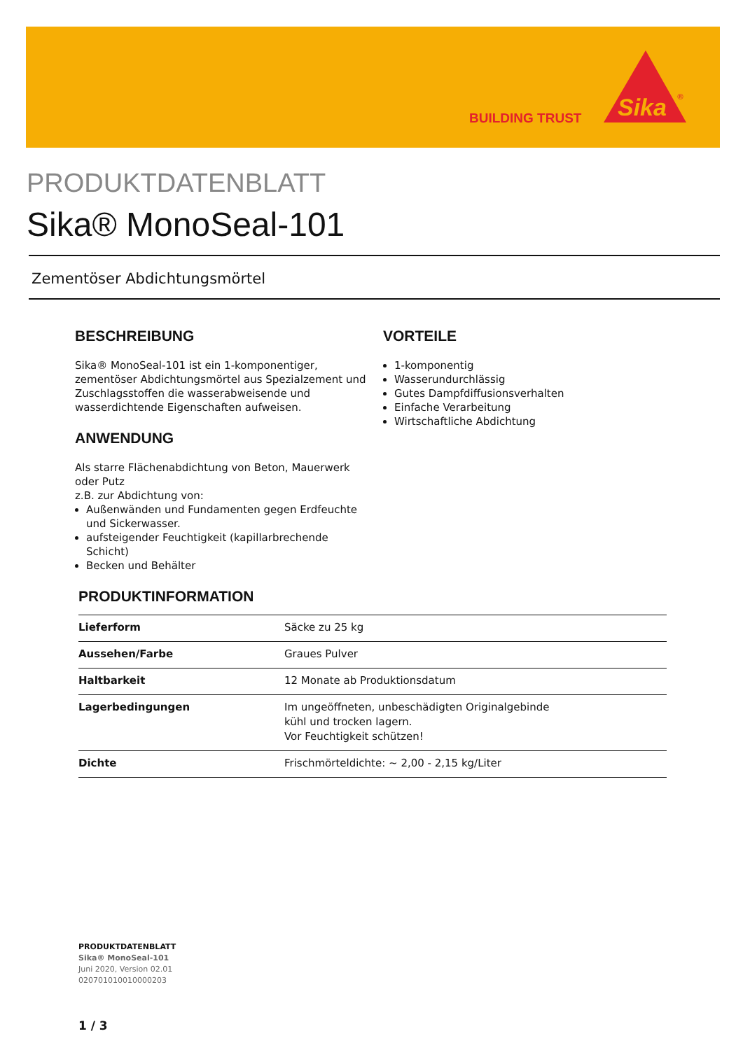BUILDING TRUST
Sika
®
PRODUKTDATENBLATT
Sika® MonoSeal-101
Zementöser Abdichtungsmörtel
BESCHREIBUNG
Sika® MonoSeal-101 ist ein 1-komponentiger, zementöser Abdichtungsmörtel aus Spezialzement und Zuschlagsstoffen die wasserabweisende und wasserdichtende Eigenschaften aufweisen.
ANWENDUNG
Als starre Flächenabdichtung von Beton, Mauerwerk oder Putz
z.B. zur Abdichtung von:
Außenwänden und Fundamenten gegen Erdfeuchte und Sickerwasser.
aufsteigender Feuchtigkeit (kapillarbrechende Schicht)
Becken und Behälter
VORTEILE
1-komponentig
Wasserundurchlässig
Gutes Dampfdiffusionsverhalten
Einfache Verarbeitung
Wirtschaftliche Abdichtung
PRODUKTINFORMATION
| Lieferform | Säcke zu 25 kg |
| Aussehen/Farbe | Graues Pulver |
| Haltbarkeit | 12 Monate ab Produktionsdatum |
| Lagerbedingungen | Im ungeöffneten, unbeschädigten Originalgebinde kühl und trocken lagern. Vor Feuchtigkeit schützen! |
| Dichte | Frischmörteldichte: ~ 2,00 - 2,15 kg/Liter |
PRODUKTDATENBLATT
Sika® MonoSeal-101
Juni 2020, Version 02.01
020701010010000203
1 / 3